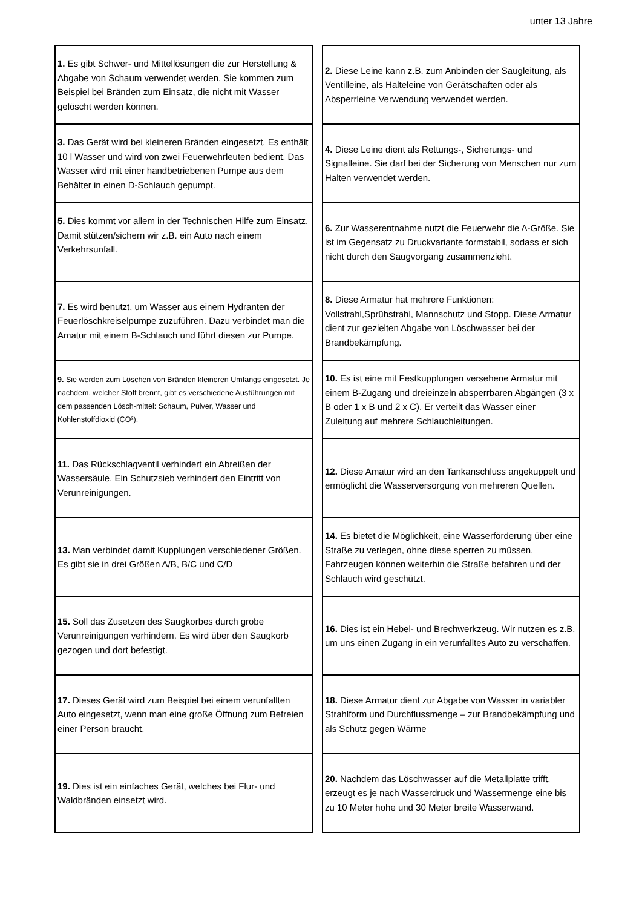unter 13 Jahre
| 1. Es gibt Schwer- und Mittellösungen die zur Herstellung & Abgabe von Schaum verwendet werden. Sie kommen zum Beispiel bei Bränden zum Einsatz, die nicht mit Wasser gelöscht werden können. |
| 3. Das Gerät wird bei kleineren Bränden eingesetzt. Es enthält 10 l Wasser und wird von zwei Feuerwehrleuten bedient. Das Wasser wird mit einer handbetriebenen Pumpe aus dem Behälter in einen D-Schlauch gepumpt. |
| 5. Dies kommt vor allem in der Technischen Hilfe zum Einsatz. Damit stützen/sichern wir z.B. ein Auto nach einem Verkehrsunfall. |
| 7. Es wird benutzt, um Wasser aus einem Hydranten der Feuerlöschkreiselpumpe zuzuführen. Dazu verbindet man die Amatur mit einem B-Schlauch und führt diesen zur Pumpe. |
| 9. Sie werden zum Löschen von Bränden kleineren Umfangs eingesetzt. Je nachdem, welcher Stoff brennt, gibt es verschiedene Ausführungen mit dem passenden Lösch-mittel: Schaum, Pulver, Wasser und Kohlenstoffdioxid (CO²). |
| 11. Das Rückschlagventil verhindert ein Abreißen der Wassersäule. Ein Schutzsieb verhindert den Eintritt von Verunreinigungen. |
| 13. Man verbindet damit Kupplungen verschiedener Größen. Es gibt sie in drei Größen A/B, B/C und C/D |
| 15. Soll das Zusetzen des Saugkorbes durch grobe Verunreinigungen verhindern. Es wird über den Saugkorb gezogen und dort befestigt. |
| 17. Dieses Gerät wird zum Beispiel bei einem verunfallten Auto eingesetzt, wenn man eine große Öffnung zum Befreien einer Person braucht. |
| 19. Dies ist ein einfaches Gerät, welches bei Flur- und Waldbränden einsetzt wird. |
| 2. Diese Leine kann z.B. zum Anbinden der Saugleitung, als Ventilleine, als Halteleine von Gerätschaften oder als Absperrleine Verwendung verwendet werden. |
| 4. Diese Leine dient als Rettungs-, Sicherungs- und Signalleine. Sie darf bei der Sicherung von Menschen nur zum Halten verwendet werden. |
| 6. Zur Wasserentnahme nutzt die Feuerwehr die A-Größe. Sie ist im Gegensatz zu Druckvariante formstabil, sodass er sich nicht durch den Saugvorgang zusammenzieht. |
| 8. Diese Armatur hat mehrere Funktionen: Vollstrahl,Sprühstrahl, Mannschutz und Stopp. Diese Armatur dient zur gezielten Abgabe von Löschwasser bei der Brandbekämpfung. |
| 10. Es ist eine mit Festkupplungen versehene Armatur mit einem B-Zugang und dreieinzeln absperrbaren Abgängen (3 x B oder 1 x B und 2 x C). Er verteilt das Wasser einer Zuleitung auf mehrere Schlauchleitungen. |
| 12. Diese Amatur wird an den Tankanschluss angekuppelt und ermöglicht die Wasserversorgung von mehreren Quellen. |
| 14. Es bietet die Möglichkeit, eine Wasserförderung über eine Straße zu verlegen, ohne diese sperren zu müssen. Fahrzeugen können weiterhin die Straße befahren und der Schlauch wird geschützt. |
| 16. Dies ist ein Hebel- und Brechwerkzeug. Wir nutzen es z.B. um uns einen Zugang in ein verunfalltes Auto zu verschaffen. |
| 18. Diese Armatur dient zur Abgabe von Wasser in variabler Strahlform und Durchflussmenge – zur Brandbekämpfung und als Schutz gegen Wärme |
| 20. Nachdem das Löschwasser auf die Metallplatte trifft, erzeugt es je nach Wasserdruck und Wassermenge eine bis zu 10 Meter hohe und 30 Meter breite Wasserwand. |